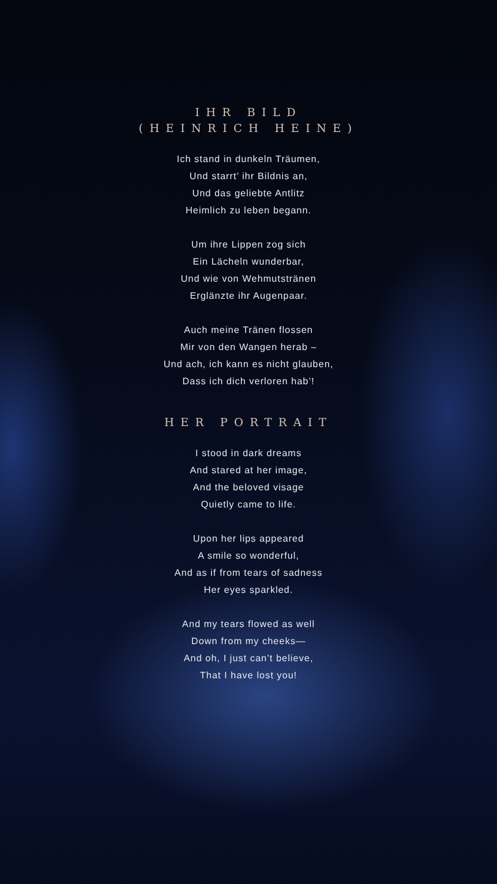IHR BILD
(HEINRICH HEINE)
Ich stand in dunkeln Träumen,
Und starrt’ ihr Bildnis an,
Und das geliebte Antlitz
Heimlich zu leben begann.
Um ihre Lippen zog sich
Ein Lächeln wunderbar,
Und wie von Wehmutstränen
Erglänzte ihr Augenpaar.
Auch meine Tränen flossen
Mir von den Wangen herab –
Und ach, ich kann es nicht glauben,
Dass ich dich verloren hab’!
HER PORTRAIT
I stood in dark dreams
And stared at her image,
And the beloved visage
Quietly came to life.
Upon her lips appeared
A smile so wonderful,
And as if from tears of sadness
Her eyes sparkled.
And my tears flowed as well
Down from my cheeks—
And oh, I just can’t believe,
That I have lost you!